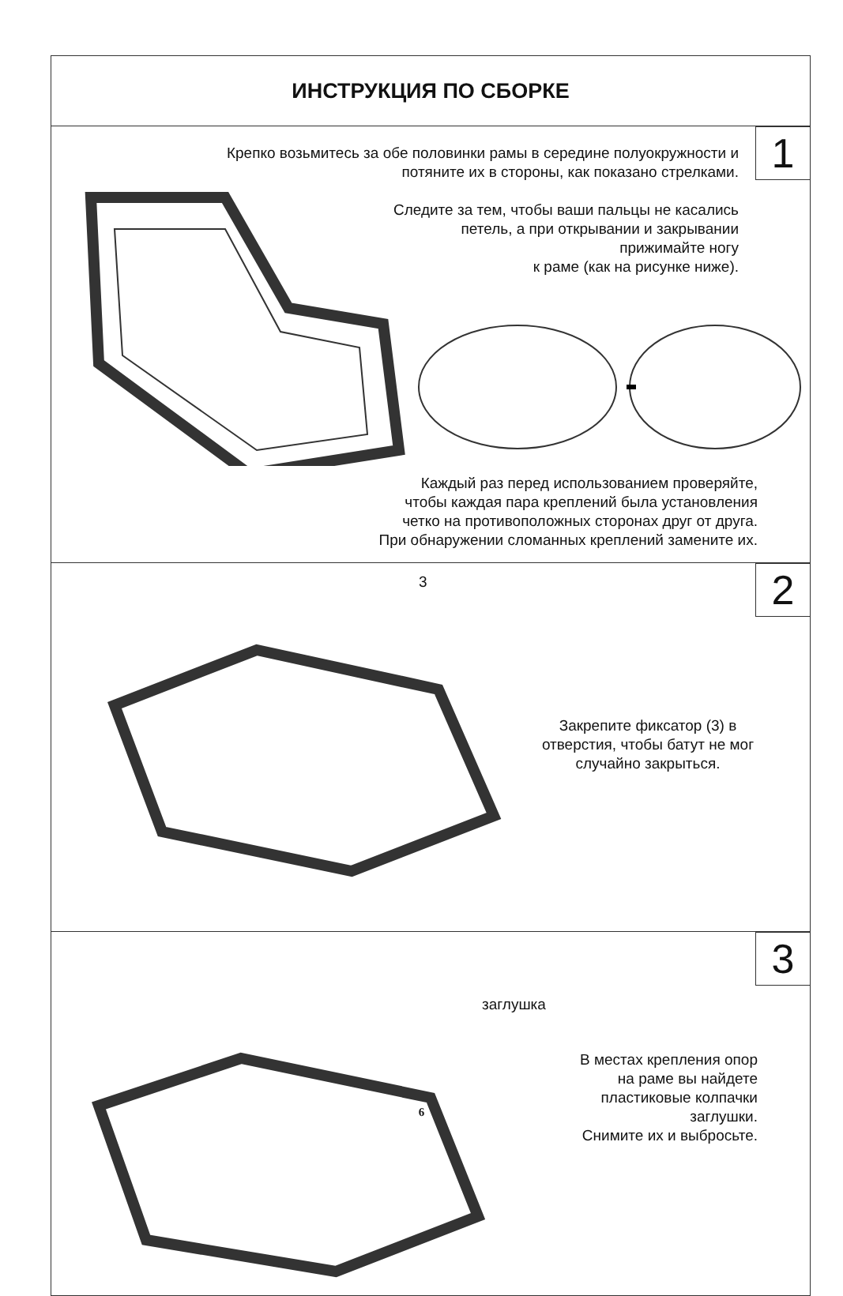ИНСТРУКЦИЯ ПО СБОРКЕ
1
Крепко возьмитесь за обе половинки рамы в середине полуокружности и потяните их в стороны, как показано стрелками.
Следите за тем, чтобы ваши пальцы не касались
петель, а при открывании и закрывании
прижимайте ногу
к раме (как на рисунке ниже).
Каждый раз перед использованием проверяйте,
чтобы каждая пара креплений была установления
четко на противоположных сторонах друг от друга.
При обнаружении сломанных креплений замените их.
2 3
Закрепите фиксатор (3) в отверстия, чтобы батут не мог случайно закрыться.
3
заглушка
В местах крепления опор
на раме вы найдете
пластиковые колпачки
заглушки.
Снимите их и выбросьте.
6